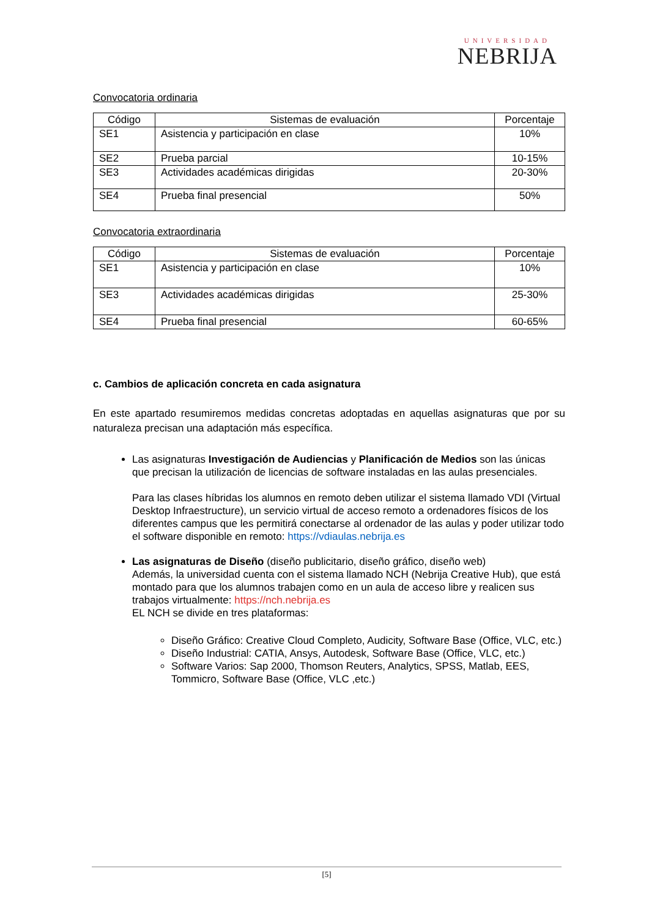UNIVERSIDAD
NEBRIJA
Convocatoria ordinaria
| Código | Sistemas de evaluación | Porcentaje |
| --- | --- | --- |
| SE1 | Asistencia y participación en clase | 10% |
| SE2 | Prueba parcial | 10-15% |
| SE3 | Actividades académicas dirigidas | 20-30% |
| SE4 | Prueba final presencial | 50% |
Convocatoria extraordinaria
| Código | Sistemas de evaluación | Porcentaje |
| --- | --- | --- |
| SE1 | Asistencia y participación en clase | 10% |
| SE3 | Actividades académicas dirigidas | 25-30% |
| SE4 | Prueba final presencial | 60-65% |
c. Cambios de aplicación concreta en cada asignatura
En este apartado resumiremos medidas concretas adoptadas en aquellas asignaturas que por su naturaleza precisan una adaptación más específica.
Las asignaturas Investigación de Audiencias y Planificación de Medios son las únicas que precisan la utilización de licencias de software instaladas en las aulas presenciales.
Para las clases híbridas los alumnos en remoto deben utilizar el sistema llamado VDI (Virtual Desktop Infraestructure), un servicio virtual de acceso remoto a ordenadores físicos de los diferentes campus que les permitirá conectarse al ordenador de las aulas y poder utilizar todo el software disponible en remoto: https://vdiaulas.nebrija.es
Las asignaturas de Diseño (diseño publicitario, diseño gráfico, diseño web)
Además, la universidad cuenta con el sistema llamado NCH (Nebrija Creative Hub), que está montado para que los alumnos trabajen como en un aula de acceso libre y realicen sus trabajos virtualmente: https://nch.nebrija.es
EL NCH se divide en tres plataformas:
Diseño Gráfico: Creative Cloud Completo, Audicity, Software Base (Office, VLC, etc.)
Diseño Industrial: CATIA, Ansys, Autodesk, Software Base (Office, VLC, etc.)
Software Varios: Sap 2000, Thomson Reuters, Analytics, SPSS, Matlab, EES, Tommicro, Software Base (Office, VLC ,etc.)
[5]